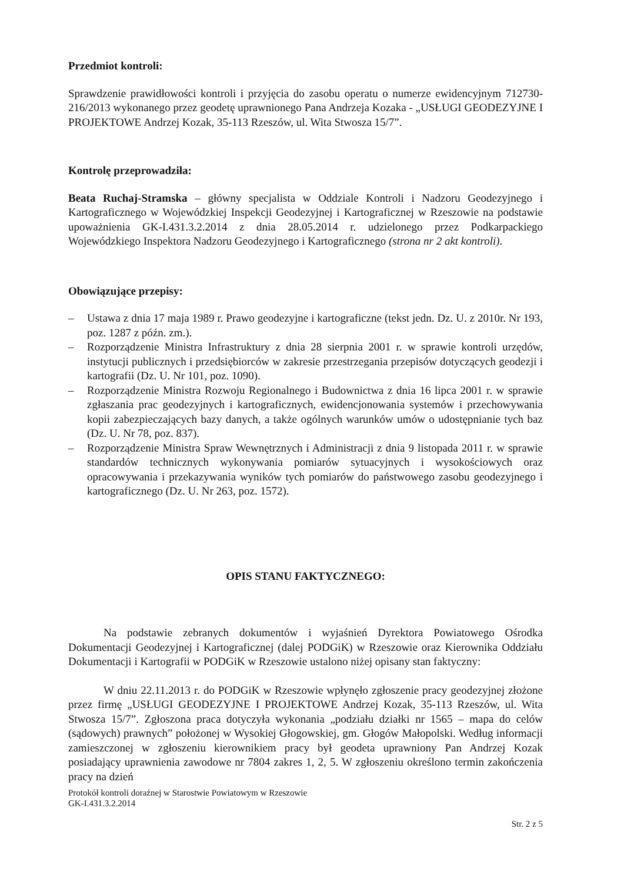Przedmiot kontroli:
Sprawdzenie prawidłowości kontroli i przyjęcia do zasobu operatu o numerze ewidencyjnym 712730-216/2013 wykonanego przez geodetę uprawnionego Pana Andrzeja Kozaka - „USŁUGI GEODEZYJNE I PROJEKTOWE Andrzej Kozak, 35-113 Rzeszów, ul. Wita Stwosza 15/7”.
Kontrolę przeprowadziła:
Beata Ruchaj-Stramska – główny specjalista w Oddziale Kontroli i Nadzoru Geodezyjnego i Kartograficznego w Wojewódzkiej Inspekcji Geodezyjnej i Kartograficznej w Rzeszowie na podstawie upoważnienia GK-I.431.3.2.2014 z dnia 28.05.2014 r. udzielonego przez Podkarpackiego Wojewódzkiego Inspektora Nadzoru Geodezyjnego i Kartograficznego (strona nr 2 akt kontroli).
Obowiązujące przepisy:
– Ustawa z dnia 17 maja 1989 r. Prawo geodezyjne i kartograficzne (tekst jedn. Dz. U. z 2010r. Nr 193, poz. 1287 z późn. zm.).
– Rozporządzenie Ministra Infrastruktury z dnia 28 sierpnia 2001 r. w sprawie kontroli urzędów, instytucji publicznych i przedsiębiorców w zakresie przestrzegania przepisów dotyczących geodezji i kartografii (Dz. U. Nr 101, poz. 1090).
– Rozporządzenie Ministra Rozwoju Regionalnego i Budownictwa z dnia 16 lipca 2001 r. w sprawie zgłaszania prac geodezyjnych i kartograficznych, ewidencjonowania systemów i przechowywania kopii zabezpieczających bazy danych, a także ogólnych warunków umów o udostępnianie tych baz (Dz. U. Nr 78, poz. 837).
– Rozporządzenie Ministra Spraw Wewnętrznych i Administracji z dnia 9 listopada 2011 r. w sprawie standardów technicznych wykonywania pomiarów sytuacyjnych i wysokościowych oraz opracowywania i przekazywania wyników tych pomiarów do państwowego zasobu geodezyjnego i kartograficznego (Dz. U. Nr 263, poz. 1572).
OPIS STANU FAKTYCZNEGO:
Na podstawie zebranych dokumentów i wyjaśnień Dyrektora Powiatowego Ośrodka Dokumentacji Geodezyjnej i Kartograficznej (dalej PODGiK) w Rzeszowie oraz Kierownika Oddziału Dokumentacji i Kartografii w PODGiK w Rzeszowie ustalono niżej opisany stan faktyczny:
W dniu 22.11.2013 r. do PODGiK w Rzeszowie wpłynęło zgłoszenie pracy geodezyjnej złożone przez firmę „USŁUGI GEODEZYJNE I PROJEKTOWE Andrzej Kozak, 35-113 Rzeszów, ul. Wita Stwosza 15/7”. Zgłoszona praca dotyczyła wykonania „podziału działki nr 1565 – mapa do celów (sądowych) prawnych” położonej w Wysokiej Głogowskiej, gm. Głogów Małopolski. Według informacji zamieszczonej w zgłoszeniu kierownikiem pracy był geodeta uprawniony Pan Andrzej Kozak posiadający uprawnienia zawodowe nr 7804 zakres 1, 2, 5. W zgłoszeniu określono termin zakończenia pracy na dzień
Protokół kontroli doraźnej w Starostwie Powiatowym w Rzeszowie
GK-I.431.3.2.2014
Str. 2 z 5